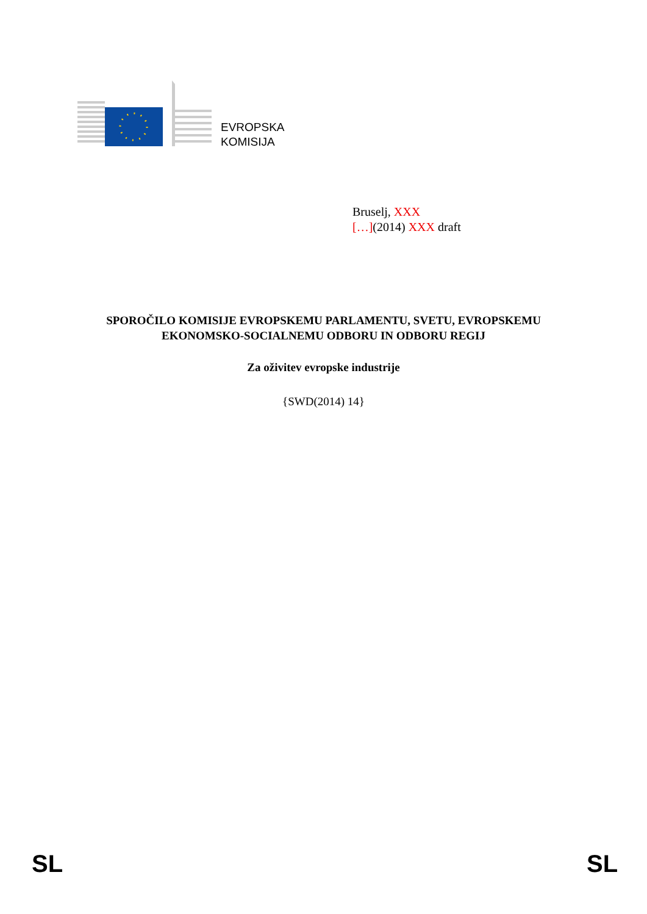EVROPSKA
KOMISIJA
Bruselj, XXX
[…](2014) XXX draft
SPOROČILO KOMISIJE EVROPSKEMU PARLAMENTU, SVETU, EVROPSKEMU
EKONOMSKO-SOCIALNEMU ODBORU IN ODBORU REGIJ
Za oživitev evropske industrije
{SWD(2014) 14}
SL SL